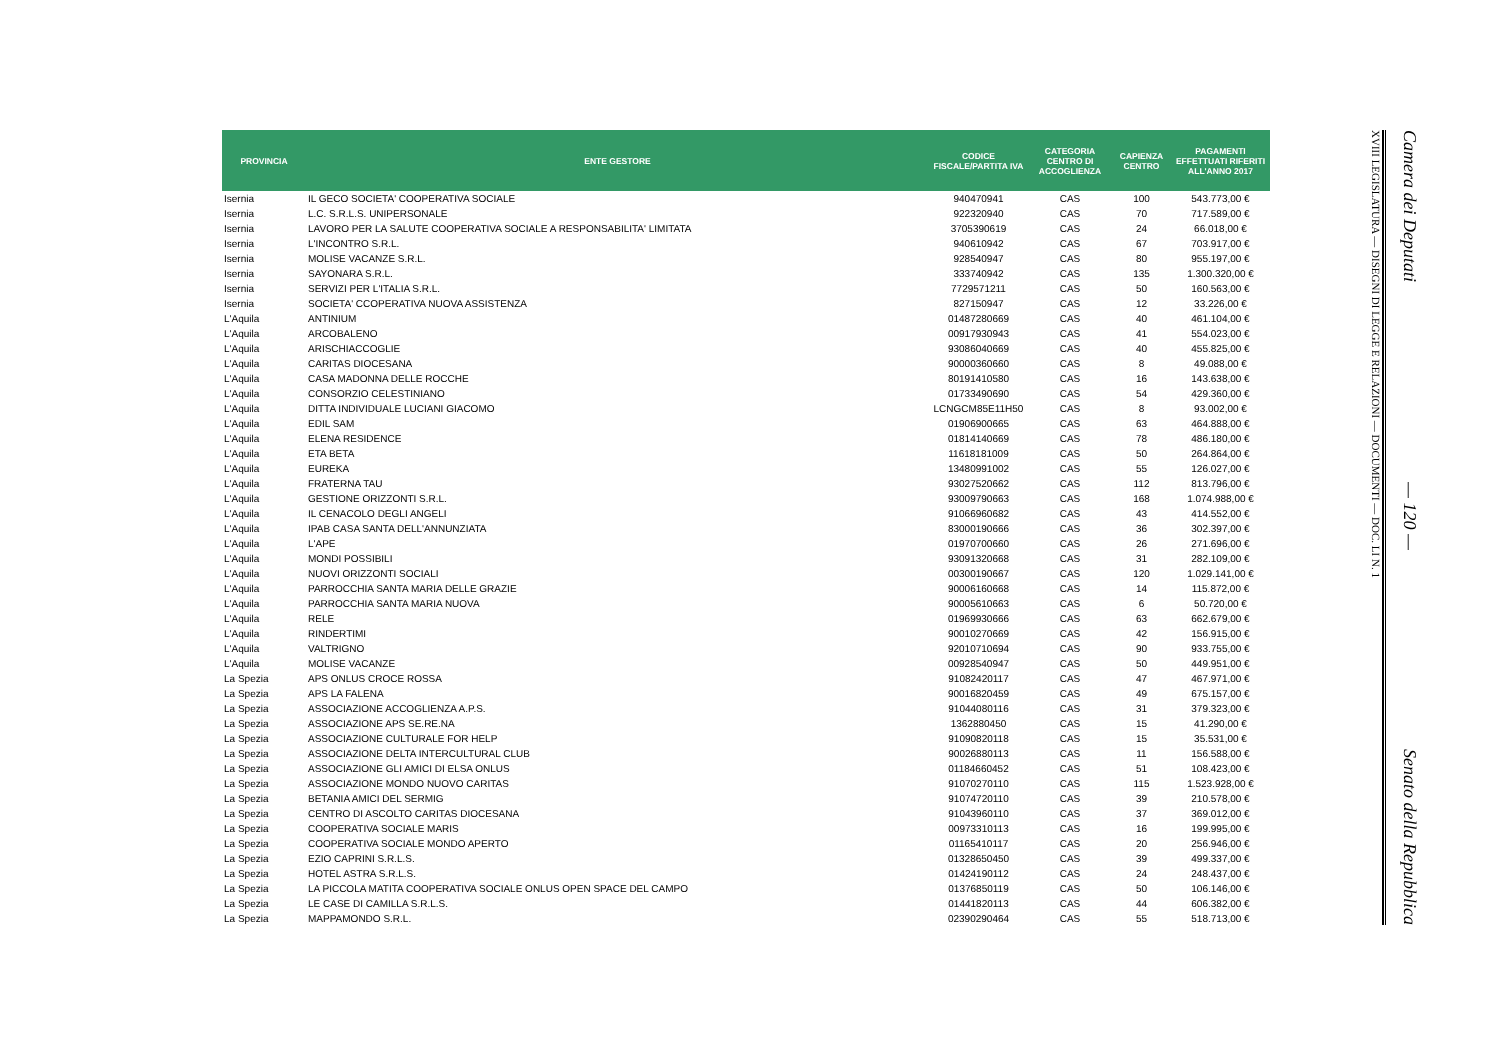| PROVINCIA | ENTE GESTORE | CODICE FISCALE/PARTITA IVA | CATEGORIA CENTRO DI ACCOGLIENZA | CAPIENZA CENTRO | PAGAMENTI EFFETTUATI RIFERITI ALL'ANNO 2017 |
| --- | --- | --- | --- | --- | --- |
| Isernia | IL GECO SOCIETA' COOPERATIVA SOCIALE | 940470941 | CAS | 100 | 543.773,00 € |
| Isernia | L.C. S.R.L.S. UNIPERSONALE | 922320940 | CAS | 70 | 717.589,00 € |
| Isernia | LAVORO PER LA SALUTE COOPERATIVA SOCIALE A RESPONSABILITA' LIMITATA | 3705390619 | CAS | 24 | 66.018,00 € |
| Isernia | L'INCONTRO S.R.L. | 940610942 | CAS | 67 | 703.917,00 € |
| Isernia | MOLISE VACANZE S.R.L. | 928540947 | CAS | 80 | 955.197,00 € |
| Isernia | SAYONARA S.R.L. | 333740942 | CAS | 135 | 1.300.320,00 € |
| Isernia | SERVIZI PER L'ITALIA S.R.L. | 7729571211 | CAS | 50 | 160.563,00 € |
| Isernia | SOCIETA' CCOPERATIVA NUOVA ASSISTENZA | 827150947 | CAS | 12 | 33.226,00 € |
| L'Aquila | ANTINIUM | 01487280669 | CAS | 40 | 461.104,00 € |
| L'Aquila | ARCOBALENO | 00917930943 | CAS | 41 | 554.023,00 € |
| L'Aquila | ARISCHIACCOGLIE | 93086040669 | CAS | 40 | 455.825,00 € |
| L'Aquila | CARITAS DIOCESANA | 90000360660 | CAS | 8 | 49.088,00 € |
| L'Aquila | CASA MADONNA DELLE ROCCHE | 80191410580 | CAS | 16 | 143.638,00 € |
| L'Aquila | CONSORZIO CELESTINIANO | 01733490690 | CAS | 54 | 429.360,00 € |
| L'Aquila | DITTA INDIVIDUALE LUCIANI GIACOMO | LCNGCM85E11H50 | CAS | 8 | 93.002,00 € |
| L'Aquila | EDIL SAM | 01906900665 | CAS | 63 | 464.888,00 € |
| L'Aquila | ELENA RESIDENCE | 01814140669 | CAS | 78 | 486.180,00 € |
| L'Aquila | ETA BETA | 11618181009 | CAS | 50 | 264.864,00 € |
| L'Aquila | EUREKA | 13480991002 | CAS | 55 | 126.027,00 € |
| L'Aquila | FRATERNA TAU | 93027520662 | CAS | 112 | 813.796,00 € |
| L'Aquila | GESTIONE ORIZZONTI S.R.L. | 93009790663 | CAS | 168 | 1.074.988,00 € |
| L'Aquila | IL CENACOLO DEGLI ANGELI | 91066960682 | CAS | 43 | 414.552,00 € |
| L'Aquila | IPAB CASA SANTA DELL'ANNUNZIATA | 83000190666 | CAS | 36 | 302.397,00 € |
| L'Aquila | L'APE | 01970700660 | CAS | 26 | 271.696,00 € |
| L'Aquila | MONDI POSSIBILI | 93091320668 | CAS | 31 | 282.109,00 € |
| L'Aquila | NUOVI ORIZZONTI SOCIALI | 00300190667 | CAS | 120 | 1.029.141,00 € |
| L'Aquila | PARROCCHIA SANTA MARIA DELLE GRAZIE | 90006160668 | CAS | 14 | 115.872,00 € |
| L'Aquila | PARROCCHIA SANTA MARIA NUOVA | 90005610663 | CAS | 6 | 50.720,00 € |
| L'Aquila | RELE | 01969930666 | CAS | 63 | 662.679,00 € |
| L'Aquila | RINDERTIMI | 90010270669 | CAS | 42 | 156.915,00 € |
| L'Aquila | VALTRIGNO | 92010710694 | CAS | 90 | 933.755,00 € |
| L'Aquila | MOLISE VACANZE | 00928540947 | CAS | 50 | 449.951,00 € |
| La Spezia | APS ONLUS CROCE ROSSA | 91082420117 | CAS | 47 | 467.971,00 € |
| La Spezia | APS LA FALENA | 90016820459 | CAS | 49 | 675.157,00 € |
| La Spezia | ASSOCIAZIONE ACCOGLIENZA A.P.S. | 91044080116 | CAS | 31 | 379.323,00 € |
| La Spezia | ASSOCIAZIONE APS SE.RE.NA | 1362880450 | CAS | 15 | 41.290,00 € |
| La Spezia | ASSOCIAZIONE CULTURALE FOR HELP | 91090820118 | CAS | 15 | 35.531,00 € |
| La Spezia | ASSOCIAZIONE DELTA INTERCULTURAL CLUB | 90026880113 | CAS | 11 | 156.588,00 € |
| La Spezia | ASSOCIAZIONE GLI AMICI DI ELSA ONLUS | 01184660452 | CAS | 51 | 108.423,00 € |
| La Spezia | ASSOCIAZIONE MONDO NUOVO CARITAS | 91070270110 | CAS | 115 | 1.523.928,00 € |
| La Spezia | BETANIA AMICI DEL SERMIG | 91074720110 | CAS | 39 | 210.578,00 € |
| La Spezia | CENTRO DI ASCOLTO CARITAS DIOCESANA | 91043960110 | CAS | 37 | 369.012,00 € |
| La Spezia | COOPERATIVA SOCIALE MARIS | 00973310113 | CAS | 16 | 199.995,00 € |
| La Spezia | COOPERATIVA SOCIALE MONDO APERTO | 01165410117 | CAS | 20 | 256.946,00 € |
| La Spezia | EZIO CAPRINI S.R.L.S. | 01328650450 | CAS | 39 | 499.337,00 € |
| La Spezia | HOTEL ASTRA S.R.L.S. | 01424190112 | CAS | 24 | 248.437,00 € |
| La Spezia | LA PICCOLA MATITA COOPERATIVA SOCIALE ONLUS OPEN SPACE DEL CAMPO | 01376850119 | CAS | 50 | 106.146,00 € |
| La Spezia | LE CASE DI CAMILLA S.R.L.S. | 01441820113 | CAS | 44 | 606.382,00 € |
| La Spezia | MAPPAMONDO S.R.L. | 02390290464 | CAS | 55 | 518.713,00 € |
Camera dei Deputati — 120 — Senato della Repubblica
XVIII LEGISLATURA — DISEGNI DI LEGGE E RELAZIONI — DOCUMENTI — DOC. LI N. 1